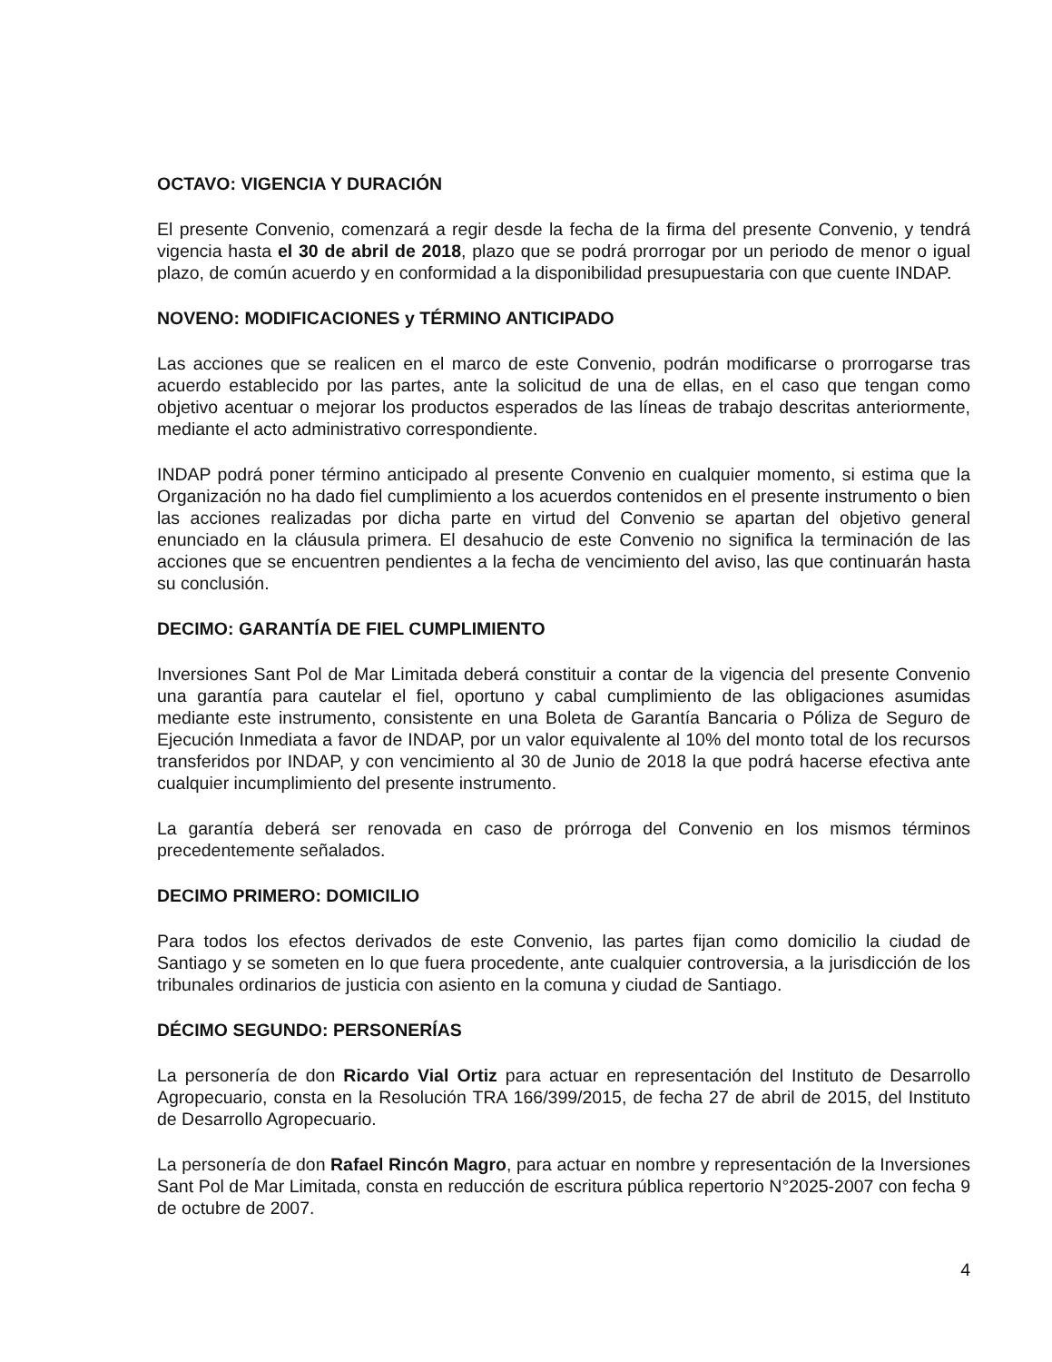OCTAVO: VIGENCIA Y DURACIÓN
El presente Convenio, comenzará a regir desde la fecha de la firma del presente Convenio, y tendrá vigencia hasta el 30 de abril de 2018, plazo que se podrá prorrogar por un periodo de menor o igual plazo, de común acuerdo y en conformidad a la disponibilidad presupuestaria con que cuente INDAP.
NOVENO: MODIFICACIONES y TÉRMINO ANTICIPADO
Las acciones que se realicen en el marco de este Convenio, podrán modificarse o prorrogarse tras acuerdo establecido por las partes, ante la solicitud de una de ellas, en el caso que tengan como objetivo acentuar o mejorar los productos esperados de las líneas de trabajo descritas anteriormente, mediante el acto administrativo correspondiente.
INDAP podrá poner término anticipado al presente Convenio en cualquier momento, si estima que la Organización no ha dado fiel cumplimiento a los acuerdos contenidos en el presente instrumento o bien las acciones realizadas por dicha parte en virtud del Convenio se apartan del objetivo general enunciado en la cláusula primera. El desahucio de este Convenio no significa la terminación de las acciones que se encuentren pendientes a la fecha de vencimiento del aviso, las que continuarán hasta su conclusión.
DECIMO: GARANTÍA DE FIEL CUMPLIMIENTO
Inversiones Sant Pol de Mar Limitada deberá constituir a contar de la vigencia del presente Convenio una garantía para cautelar el fiel, oportuno y cabal cumplimiento de las obligaciones asumidas mediante este instrumento, consistente en una Boleta de Garantía Bancaria o Póliza de Seguro de Ejecución Inmediata a favor de INDAP, por un valor equivalente al 10% del monto total de los recursos transferidos por INDAP, y con vencimiento al 30 de Junio de 2018 la que podrá hacerse efectiva ante cualquier incumplimiento del presente instrumento.
La garantía deberá ser renovada en caso de prórroga del Convenio en los mismos términos precedentemente señalados.
DECIMO PRIMERO: DOMICILIO
Para todos los efectos derivados de este Convenio, las partes fijan como domicilio la ciudad de Santiago y se someten en lo que fuera procedente, ante cualquier controversia, a la jurisdicción de los tribunales ordinarios de justicia con asiento en la comuna y ciudad de Santiago.
DÉCIMO SEGUNDO: PERSONERÍAS
La personería de don Ricardo Vial Ortiz para actuar en representación del Instituto de Desarrollo Agropecuario, consta en la Resolución TRA 166/399/2015, de fecha 27 de abril de 2015, del Instituto de Desarrollo Agropecuario.
La personería de don Rafael Rincón Magro, para actuar en nombre y representación de la Inversiones Sant Pol de Mar Limitada, consta en reducción de escritura pública repertorio N°2025-2007 con fecha 9 de octubre de 2007.
4